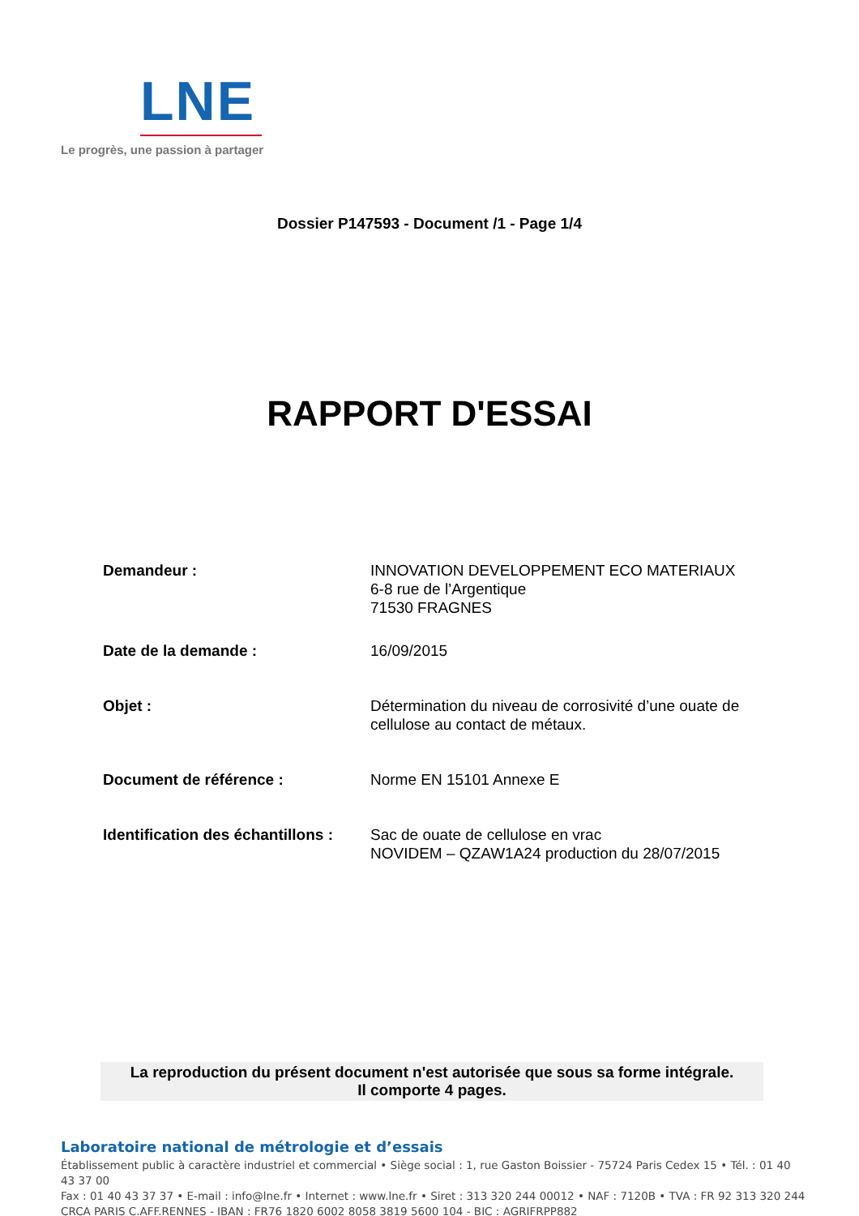LNE
Le progrès, une passion à partager
Dossier P147593 - Document /1 - Page 1/4
RAPPORT D'ESSAI
Demandeur : INNOVATION DEVELOPPEMENT ECO MATERIAUX
6-8 rue de l’Argentique
71530 FRAGNES
Date de la demande : 16/09/2015
Objet : Détermination du niveau de corrosivité d’une ouate de cellulose au contact de métaux.
Document de référence : Norme EN 15101 Annexe E
Identification des échantillons :
Sac de ouate de cellulose en vrac
NOVIDEM – QZAW1A24 production du 28/07/2015
La reproduction du présent document n'est autorisée que sous sa forme intégrale.
Il comporte 4 pages.
Laboratoire national de métrologie et d’essais
Établissement public à caractère industriel et commercial • Siège social : 1, rue Gaston Boissier - 75724 Paris Cedex 15 • Tél. : 01 40 43 37 00
Fax : 01 40 43 37 37 • E-mail : info@lne.fr • Internet : www.lne.fr • Siret : 313 320 244 00012 • NAF : 7120B • TVA : FR 92 313 320 244
CRCA PARIS C.AFF.RENNES - IBAN : FR76 1820 6002 8058 3819 5600 104 - BIC : AGRIFRPP882